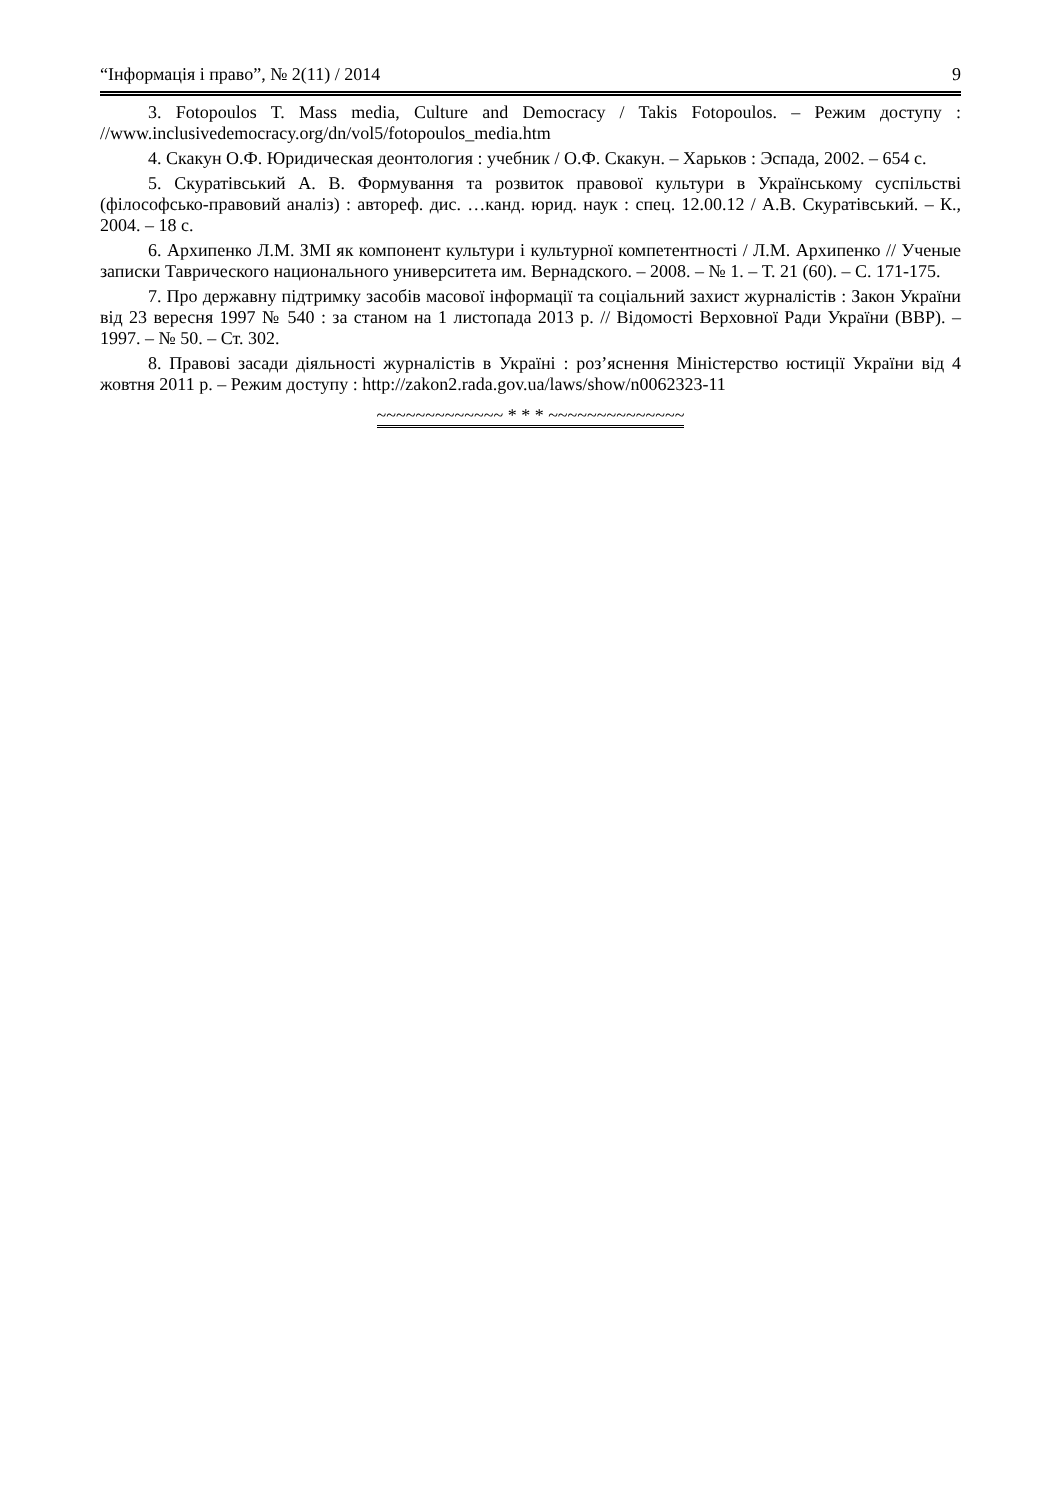“Інформація і право”, № 2(11) / 2014 9
3. Fotopoulos T. Mass media, Culture and Democracy / Takis Fotopoulos. – Режим доступу : //www.inclusivedemocracy.org/dn/vol5/fotopoulos_media.htm
4. Скакун О.Ф. Юридическая деонтология : учебник / О.Ф. Скакун. – Харьков : Эспада, 2002. – 654 с.
5. Скуратівський А. В. Формування та розвиток правової культури в Українському суспільстві (філософсько-правовий аналіз) : автореф. дис. …канд. юрид. наук : спец. 12.00.12 / А.В. Скуратівський. – К., 2004. – 18 с.
6. Архипенко Л.М. ЗМІ як компонент культури і культурної компетентності / Л.М. Архипенко // Ученые записки Таврического национального университета им. Вернадского. – 2008. – № 1. – Т. 21 (60). – С. 171-175.
7. Про державну підтримку засобів масової інформації та соціальний захист журналістів : Закон України від 23 вересня 1997 № 540 : за станом на 1 листопада 2013 р. // Відомості Верховної Ради України (ВВР). – 1997. – № 50. – Ст. 302.
8. Правові засади діяльності журналістів в Україні : роз’яснення Міністерство юстиції України від 4 жовтня 2011 р. – Режим доступу : http://zakon2.rada.gov.ua/laws/show/n0062323-11
~~~~~~~~~~~~~ * * * ~~~~~~~~~~~~~~